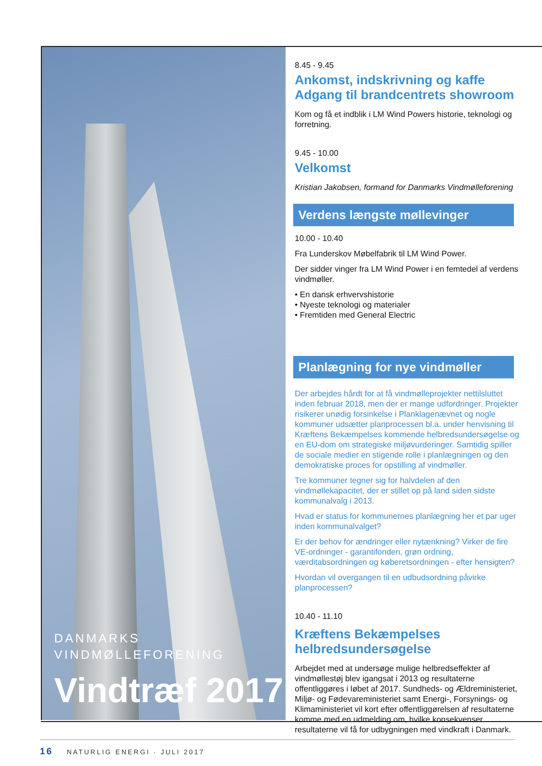DANMARKS
VINDMØLLEFORENING
Vindtræf 2017
8.45 - 9.45
Ankomst, indskrivning og kaffe
Adgang til brandcentrets showroom
Kom og få et indblik i LM Wind Powers historie, teknologi og forretning.
9.45 - 10.00
Velkomst
Kristian Jakobsen, formand for Danmarks Vindmølleforening
Verdens længste møllevinger
10.00 - 10.40
Fra Lunderskov Møbelfabrik til LM Wind Power.
Der sidder vinger fra LM Wind Power i en femtedel af verdens vindmøller.
• En dansk erhvervshistorie
• Nyeste teknologi og materialer
• Fremtiden med General Electric
Planlægning for nye vindmøller
Der arbejdes hårdt for at få vindmølleprojekter nettilsluttet inden februar 2018, men der er mange udfordringer. Projekter risikerer unødig forsinkelse i Planklagenævnet og nogle kommuner udsætter planprocessen bl.a. under henvisning til Kræftens Bekæmpelses kommende helbredsundersøgelse og en EU-dom om strategiske miljøvurderinger. Samtidig spiller de sociale medier en stigende rolle i planlægningen og den demokratiske proces for opstilling af vindmøller.
Tre kommuner tegner sig for halvdelen af den vindmøllekapacitet, der er stillet op på land siden sidste kommunalvalg i 2013.
Hvad er status for kommunernes planlægning her et par uger inden kommunalvalget?
Er der behov for ændringer eller nytænkning? Virker de fire VE-ordninger - garantifonden, grøn ordning, værditabsordningen og køberetsordningen - efter hensigten?
Hvordan vil overgangen til en udbudsordning påvirke planprocessen?
10.40 - 11.10
Kræftens Bekæmpelses helbredsundersøgelse
Arbejdet med at undersøge mulige helbredseffekter af vindmøllestøj blev igangsat i 2013 og resultaterne offentliggøres i løbet af 2017. Sundheds- og Ældreministeriet, Miljø- og Fødevareministeriet samt Energi-, Forsynings- og Klimaministeriet vil kort efter offentliggørelsen af resultaterne komme med en udmelding om, hvilke konsekvenser resultaterne vil få for udbygningen med vindkraft i Danmark.
16 NATURLIG ENERGI · JULI 2017